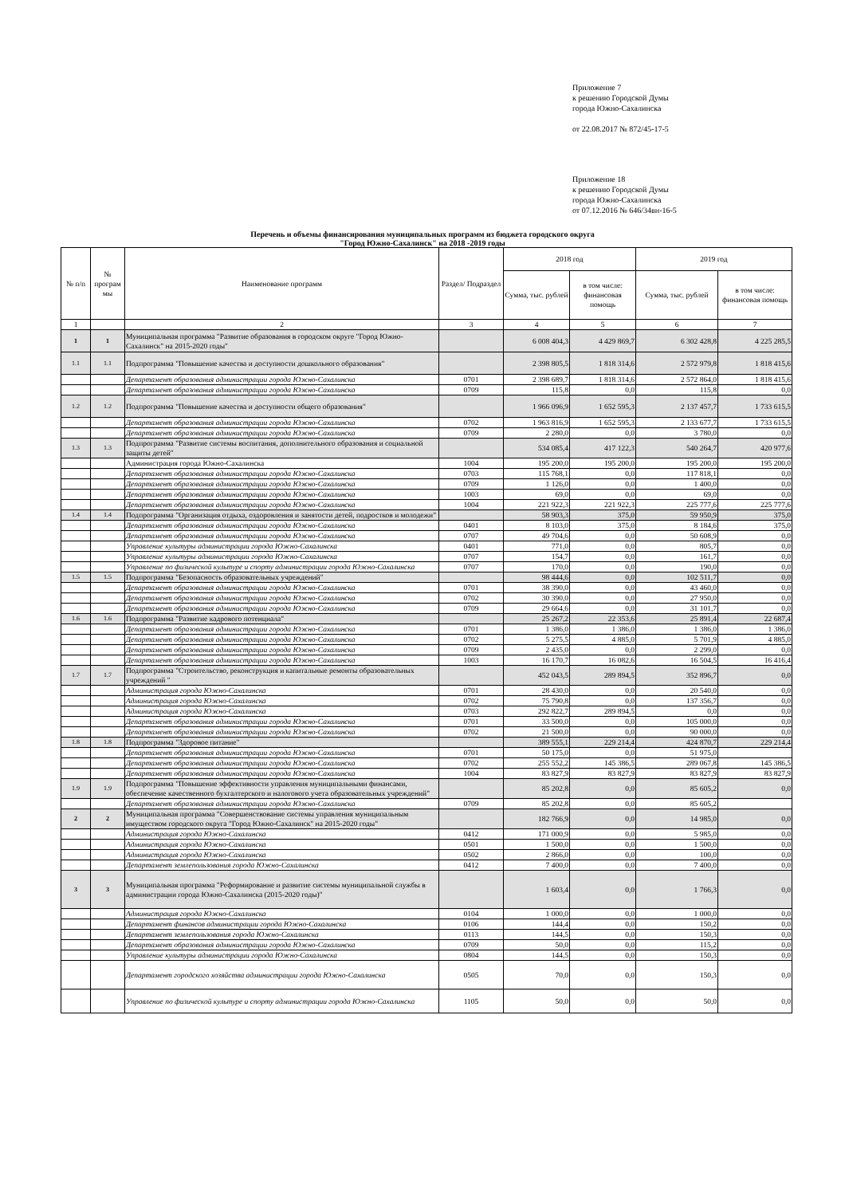Приложение 7
к решению Городской Думы
города Южно-Сахалинска
от 22.08.2017 № 872/45-17-5
Приложение 18
к решению Городской Думы
города Южно-Сахалинска
от 07.12.2016 № 646/34вн-16-5
Перечень и объемы финансирования муниципальных программ из бюджета городского округа
"Город Южно-Сахалинск" на 2018 -2019 годы
| № п/п | № програм мы | Наименование программ | Раздел/ Подраздел | 2018 год | | 2019 год | |
| --- | --- | --- | --- | --- | --- | --- | --- |
| | | | | Сумма, тыс. рублей | в том числе: финансовая помощь | Сумма, тыс. рублей | в том числе: финансовая помощь |
| 1 | | 2 | 3 | 4 | 5 | 6 | 7 |
| 1 | 1 | Муниципальная программа "Развитие образования в городском округе "Город Южно-Сахалинск" на 2015-2020 годы" | | 6 008 404,3 | 4 429 869,7 | 6 302 428,8 | 4 225 285,5 |
| 1.1 | 1.1 | Подпрограмма "Повышение качества и доступности дошкольного образования" | | 2 398 805,5 | 1 818 314,6 | 2 572 979,8 | 1 818 415,6 |
| | | Департамент образования администрации города Южно-Сахалинска | 0701 | 2 398 689,7 | 1 818 314,6 | 2 572 864,0 | 1 818 415,6 |
| | | Департамент образования администрации города Южно-Сахалинска | 0709 | 115,8 | 0,0 | 115,8 | 0,0 |
| 1.2 | 1.2 | Подпрограмма "Повышение качества и доступности общего образования" | | 1 966 096,9 | 1 652 595,3 | 2 137 457,7 | 1 733 615,5 |
| | | Департамент образования администрации города Южно-Сахалинска | 0702 | 1 963 816,9 | 1 652 595,3 | 2 133 677,7 | 1 733 615,5 |
| | | Департамент образования администрации города Южно-Сахалинска | 0709 | 2 280,0 | 0,0 | 3 780,0 | 0,0 |
| 1.3 | 1.3 | Подпрограмма "Развитие системы воспитания, дополнительного образования и социальной защиты детей" | | 534 085,4 | 417 122,3 | 540 264,7 | 420 977,6 |
| | | Администрация города Южно-Сахалинска | 1004 | 195 200,0 | 195 200,0 | 195 200,0 | 195 200,0 |
| | | Департамент образования администрации города Южно-Сахалинска | 0703 | 115 768,1 | 0,0 | 117 818,1 | 0,0 |
| | | Департамент образования администрации города Южно-Сахалинска | 0709 | 1 126,0 | 0,0 | 1 400,0 | 0,0 |
| | | Департамент образования администрации города Южно-Сахалинска | 1003 | 69,0 | 0,0 | 69,0 | 0,0 |
| | | Департамент образования администрации города Южно-Сахалинска | 1004 | 221 922,3 | 221 922,3 | 225 777,6 | 225 777,6 |
| 1.4 | 1.4 | Подпрограмма "Организация отдыха, оздоровления и занятости детей, подростков и молодежи" | | 58 903,3 | 375,0 | 59 950,9 | 375,0 |
| | | Департамент образования администрации города Южно-Сахалинска | 0401 | 8 103,0 | 375,0 | 8 184,6 | 375,0 |
| | | Департамент образования администрации города Южно-Сахалинска | 0707 | 49 704,6 | 0,0 | 50 608,9 | 0,0 |
| | | Управление культуры администрации города Южно-Сахалинска | 0401 | 771,0 | 0,0 | 805,7 | 0,0 |
| | | Управление культуры администрации города Южно-Сахалинска | 0707 | 154,7 | 0,0 | 161,7 | 0,0 |
| | | Управление по физической культуре и спорту администрации города Южно-Сахалинска | 0707 | 170,0 | 0,0 | 190,0 | 0,0 |
| 1.5 | 1.5 | Подпрограмма "Безопасность образовательных учреждений" | | 98 444,6 | 0,0 | 102 511,7 | 0,0 |
| | | Департамент образования администрации города Южно-Сахалинска | 0701 | 38 390,0 | 0,0 | 43 460,0 | 0,0 |
| | | Департамент образования администрации города Южно-Сахалинска | 0702 | 30 390,0 | 0,0 | 27 950,0 | 0,0 |
| | | Департамент образования администрации города Южно-Сахалинска | 0709 | 29 664,6 | 0,0 | 31 101,7 | 0,0 |
| 1.6 | 1.6 | Подпрограмма "Развитие кадрового потенциала" | | 25 267,2 | 22 353,6 | 25 891,4 | 22 687,4 |
| | | Департамент образования администрации города Южно-Сахалинска | 0701 | 1 386,0 | 1 386,0 | 1 386,0 | 1 386,0 |
| | | Департамент образования администрации города Южно-Сахалинска | 0702 | 5 275,5 | 4 885,0 | 5 701,9 | 4 885,0 |
| | | Департамент образования администрации города Южно-Сахалинска | 0709 | 2 435,0 | 0,0 | 2 299,0 | 0,0 |
| | | Департамент образования администрации города Южно-Сахалинска | 1003 | 16 170,7 | 16 082,6 | 16 504,5 | 16 416,4 |
| 1.7 | 1.7 | Подпрограмма "Строительство, реконструкция и капитальные ремонты образовательных учреждений " | | 452 043,5 | 289 894,5 | 352 896,7 | 0,0 |
| | | Администрация города Южно-Сахалинска | 0701 | 28 430,0 | 0,0 | 20 540,0 | 0,0 |
| | | Администрация города Южно-Сахалинска | 0702 | 75 790,8 | 0,0 | 137 356,7 | 0,0 |
| | | Администрация города Южно-Сахалинска | 0703 | 292 822,7 | 289 894,5 | 0,0 | 0,0 |
| | | Департамент образования администрации города Южно-Сахалинска | 0701 | 33 500,0 | 0,0 | 105 000,0 | 0,0 |
| | | Департамент образования администрации города Южно-Сахалинска | 0702 | 21 500,0 | 0,0 | 90 000,0 | 0,0 |
| 1.8 | 1.8 | Подпрограмма "Здоровое питание" | | 389 555,1 | 229 214,4 | 424 870,7 | 229 214,4 |
| | | Департамент образования администрации города Южно-Сахалинска | 0701 | 50 175,0 | 0,0 | 51 975,0 | |
| | | Департамент образования администрации города Южно-Сахалинска | 0702 | 255 552,2 | 145 386,5 | 289 067,8 | 145 386,5 |
| | | Департамент образования администрации города Южно-Сахалинска | 1004 | 83 827,9 | 83 827,9 | 83 827,9 | 83 827,9 |
| 1.9 | 1.9 | Подпрограмма "Повышение эффективности управления муниципальными финансами, обеспечение качественного бухгалтерского и налогового учета образовательных учреждений" | | 85 202,8 | 0,0 | 85 605,2 | 0,0 |
| | | Департамент образования администрации города Южно-Сахалинска | 0709 | 85 202,8 | 0,0 | 85 605,2 | |
| 2 | 2 | Муниципальная программа "Совершенствование системы управления муниципальным имуществом городского округа "Город Южно-Сахалинск" на 2015-2020 годы" | | 182 766,9 | 0,0 | 14 985,0 | 0,0 |
| | | Администрация города Южно-Сахалинска | 0412 | 171 000,9 | 0,0 | 5 985,0 | 0,0 |
| | | Администрация города Южно-Сахалинска | 0501 | 1 500,0 | 0,0 | 1 500,0 | 0,0 |
| | | Администрация города Южно-Сахалинска | 0502 | 2 866,0 | 0,0 | 100,0 | 0,0 |
| | | Департамент землепользования города Южно-Сахалинска | 0412 | 7 400,0 | 0,0 | 7 400,0 | 0,0 |
| 3 | 3 | Муниципальная программа "Реформирование и развитие системы муниципальной службы в администрации города Южно-Сахалинска (2015-2020 годы)" | | 1 603,4 | 0,0 | 1 766,3 | 0,0 |
| | | Администрация города Южно-Сахалинска | 0104 | 1 000,0 | 0,0 | 1 000,0 | 0,0 |
| | | Департамент финансов администрации города Южно-Сахалинска | 0106 | 144,4 | 0,0 | 150,2 | 0,0 |
| | | Департамент землепользования города Южно-Сахалинска | 0113 | 144,5 | 0,0 | 150,3 | 0,0 |
| | | Департамент образования администрации города Южно-Сахалинска | 0709 | 50,0 | 0,0 | 115,2 | 0,0 |
| | | Управление культуры администрации города Южно-Сахалинска | 0804 | 144,5 | 0,0 | 150,3 | 0,0 |
| | | Департамент городского хозяйства администрации города Южно-Сахалинска | 0505 | 70,0 | 0,0 | 150,3 | 0,0 |
| | | Управление по физической культуре и спорту администрации города Южно-Сахалинска | 1105 | 50,0 | 0,0 | 50,0 | 0,0 |